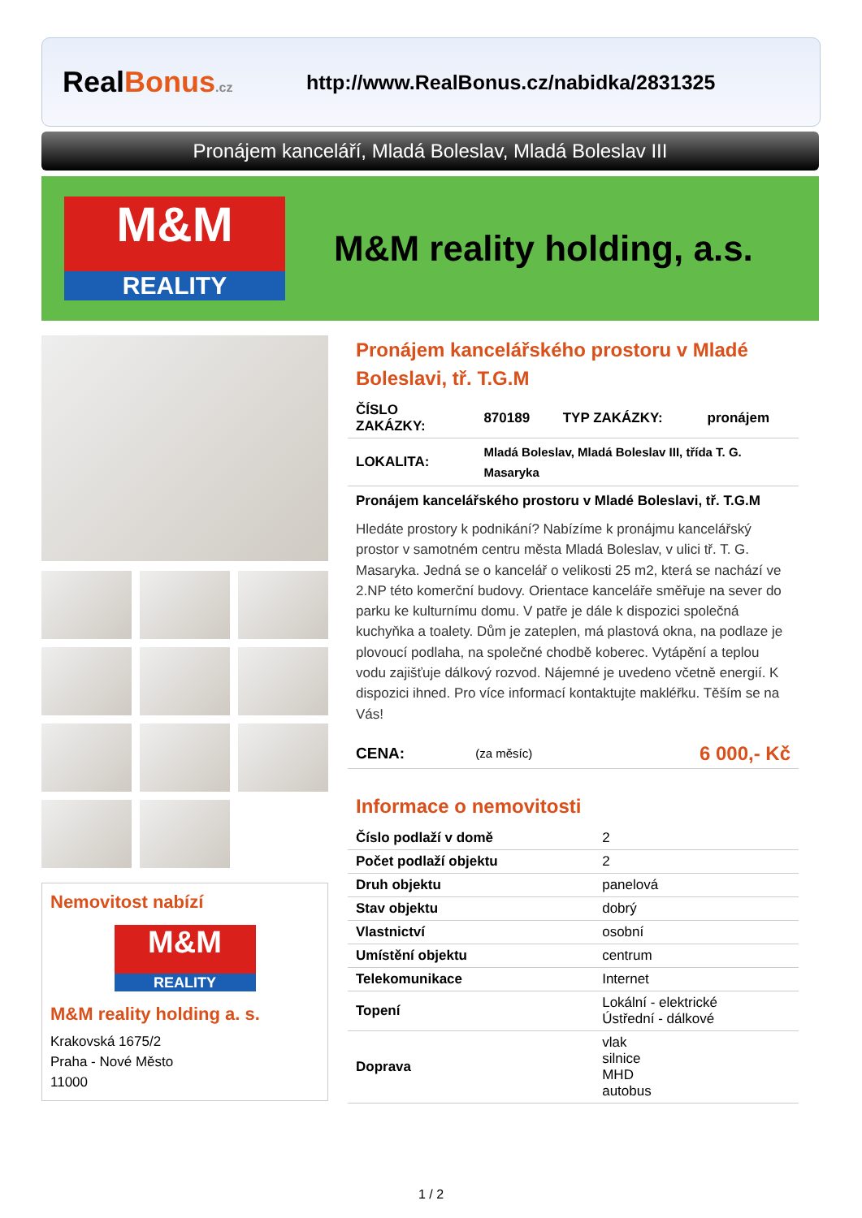RealBonus.cz
http://www.RealBonus.cz/nabidka/2831325
Pronájem kanceláří, Mladá Boleslav, Mladá Boleslav III
M&M
REALITY
M&M reality holding, a.s.
Nemovitost nabízí
M&M
REALITY
M&M reality holding a. s.
Krakovská 1675/2
Praha - Nové Město
11000
Pronájem kancelářského prostoru v Mladé Boleslavi, tř. T.G.M
| ČÍSLO ZAKÁZKY: | 870189 | TYP ZAKÁZKY: | pronájem |
| LOKALITA: | Mladá Boleslav, Mladá Boleslav III, třída T. G. Masaryka | | |
Pronájem kancelářského prostoru v Mladé Boleslavi, tř. T.G.M
Hledáte prostory k podnikání? Nabízíme k pronájmu kancelářský prostor v samotném centru města Mladá Boleslav, v ulici tř. T. G. Masaryka. Jedná se o kancelář o velikosti 25 m2, která se nachází ve 2.NP této komerční budovy. Orientace kanceláře směřuje na sever do parku ke kulturnímu domu. V patře je dále k dispozici společná kuchyňka a toalety. Dům je zateplen, má plastová okna, na podlaze je plovoucí podlaha, na společné chodbě koberec. Vytápění a teplou vodu zajišťuje dálkový rozvod. Nájemné je uvedeno včetně energií. K dispozici ihned. Pro více informací kontaktujte makléřku. Těším se na Vás!
| CENA: | (za měsíc) | 6 000,- Kč |
Informace o nemovitosti
| Číslo podlaží v domě | 2 |
| Počet podlaží objektu | 2 |
| Druh objektu | panelová |
| Stav objektu | dobrý |
| Vlastnictví | osobní |
| Umístění objektu | centrum |
| Telekomunikace | Internet |
| Topení | Lokální - elektrické Ústřední - dálkové |
| Doprava | vlak silnice MHD autobus |
1 / 2